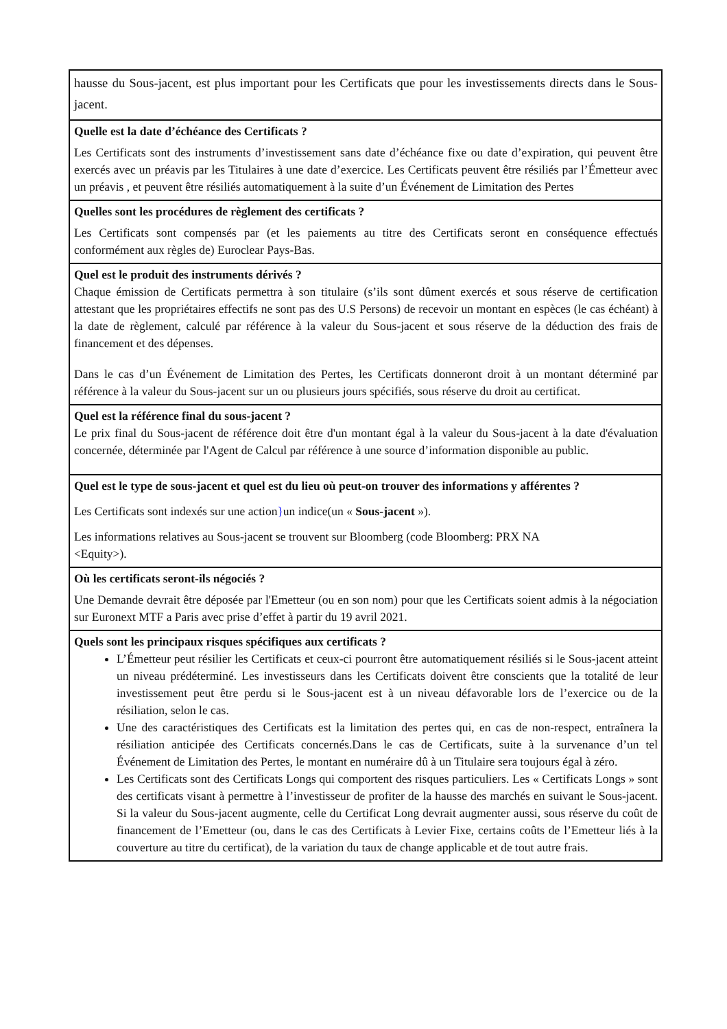| hausse du Sous-jacent, est plus important pour les Certificats que pour les investissements directs dans le Sous-jacent. |
| Quelle est la date d’échéance des Certificats ? Les Certificats sont des instruments d’investissement sans date d’échéance fixe ou date d’expiration, qui peuvent être exercés avec un préavis par les Titulaires à une date d’exercice. Les Certificats peuvent être résiliés par l’Émetteur avec un préavis , et peuvent être résiliés automatiquement à la suite d’un Événement de Limitation des Pertes |
| Quelles sont les procédures de règlement des certificats ? Les Certificats sont compensés par (et les paiements au titre des Certificats seront en conséquence effectués conformément aux règles de) Euroclear Pays-Bas. |
| Quel est le produit des instruments dérivés ? Chaque émission de Certificats permettra à son titulaire (s’ils sont dûment exercés et sous réserve de certification attestant que les propriétaires effectifs ne sont pas des U.S Persons) de recevoir un montant en espèces (le cas échéant) à la date de règlement, calculé par référence à la valeur du Sous-jacent et sous réserve de la déduction des frais de financement et des dépenses. Dans le cas d’un Événement de Limitation des Pertes, les Certificats donneront droit à un montant déterminé par référence à la valeur du Sous-jacent sur un ou plusieurs jours spécifiés, sous réserve du droit au certificat. |
| Quel est la référence final du sous-jacent ? Le prix final du Sous-jacent de référence doit être d'un montant égal à la valeur du Sous-jacent à la date d'évaluation concernée, déterminée par l'Agent de Calcul par référence à une source d’information disponible au public. |
| Quel est le type de sous-jacent et quel est du lieu où peut-on trouver des informations y afférentes ? Les Certificats sont indexés sur une action } un indice(un « Sous-jacent »). Les informations relatives au Sous-jacent se trouvent sur Bloomberg (code Bloomberg: PRX NA <Equity>). |
| Où les certificats seront-ils négociés ? Une Demande devrait être déposée par l'Emetteur (ou en son nom) pour que les Certificats soient admis à la négociation sur Euronext MTF a Paris avec prise d’effet à partir du 19 avril 2021. |
| Quels sont les principaux risques spécifiques aux certificats ? L’Émetteur peut résilier les Certificats et ceux-ci pourront être automatiquement résiliés si le Sous-jacent atteint un niveau prédéterminé. Les investisseurs dans les Certificats doivent être conscients que la totalité de leur investissement peut être perdu si le Sous-jacent est à un niveau défavorable lors de l’exercice ou de la résiliation, selon le cas. Une des caractéristiques des Certificats est la limitation des pertes qui, en cas de non-respect, entraînera la résiliation anticipée des Certificats concernés.Dans le cas de Certificats, suite à la survenance d’un tel Événement de Limitation des Pertes, le montant en numéraire dû à un Titulaire sera toujours égal à zéro. Les Certificats sont des Certificats Longs qui comportent des risques particuliers. Les « Certificats Longs » sont des certificats visant à permettre à l’investisseur de profiter de la hausse des marchés en suivant le Sous-jacent. Si la valeur du Sous-jacent augmente, celle du Certificat Long devrait augmenter aussi, sous réserve du coût de financement de l’Emetteur (ou, dans le cas des Certificats à Levier Fixe, certains coûts de l’Emetteur liés à la couverture au titre du certificat), de la variation du taux de change applicable et de tout autre frais. |